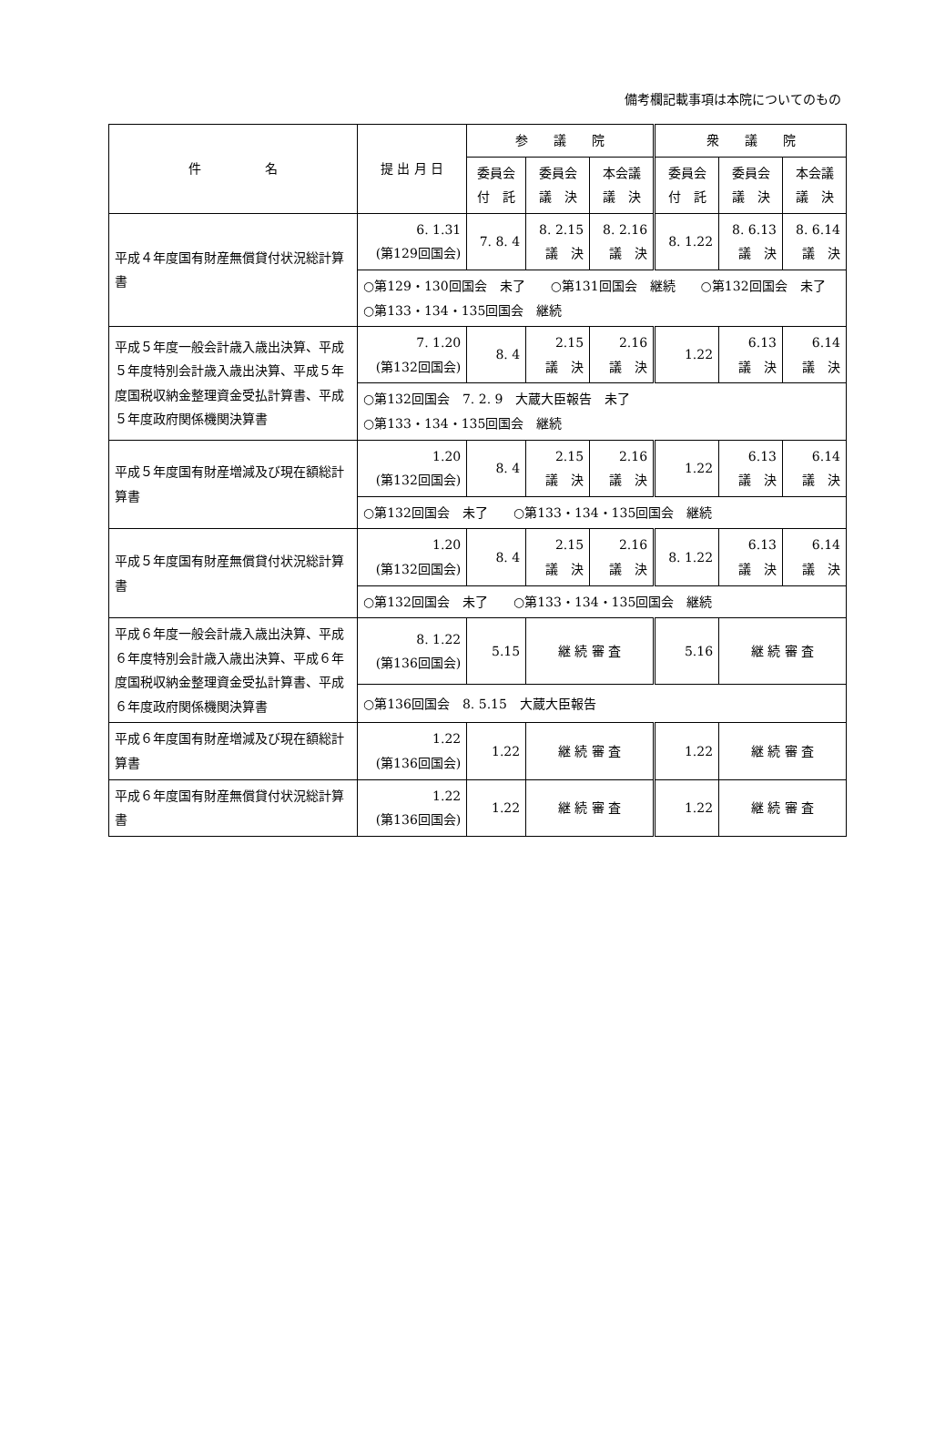備考欄記載事項は本院についてのもの
| 件 名 | 提 出 月 日 | 参 議 院 | | | 衆 議 院 | | |
| --- | --- | --- | --- | --- | --- | --- | --- |
| | | 委員会 付 託 | 委員会 議 決 | 本会議 議 決 | 委員会 付 託 | 委員会 議 決 | 本会議 議 決 |
| 平成４年度国有財産無償貸付状況総計算書 | 6. 1.31 (第129回国会) | 7. 8. 4 | 8. 2.15 議 決 | 8. 2.16 議 決 | 8. 1.22 | 8. 6.13 議 決 | 8. 6.14 議 決 |
| | ○第129・130回国会 未了 ○第131回国会 継続 ○第132回国会 未了 ○第133・134・135回国会 継続 | | | | | | |
| 平成５年度一般会計歳入歳出決算、平成５年度特別会計歳入歳出決算、平成５年度国税収納金整理資金受払計算書、平成５年度政府関係機関決算書 | 7. 1.20 (第132回国会) | 8. 4 | 2.15 議 決 | 2.16 議 決 | 1.22 | 6.13 議 決 | 6.14 議 決 |
| | ○第132回国会 7. 2. 9 大蔵大臣報告 未了 ○第133・134・135回国会 継続 | | | | | | |
| 平成５年度国有財産増減及び現在額総計算書 | 1.20 (第132回国会) | 8. 4 | 2.15 議 決 | 2.16 議 決 | 1.22 | 6.13 議 決 | 6.14 議 決 |
| | ○第132回国会 未了 ○第133・134・135回国会 継続 | | | | | | |
| 平成５年度国有財産無償貸付状況総計算書 | 1.20 (第132回国会) | 8. 4 | 2.15 議 決 | 2.16 議 決 | 8. 1.22 | 6.13 議 決 | 6.14 議 決 |
| | ○第132回国会 未了 ○第133・134・135回国会 継続 | | | | | | |
| 平成６年度一般会計歳入歳出決算、平成６年度特別会計歳入歳出決算、平成６年度国税収納金整理資金受払計算書、平成６年度政府関係機関決算書 | 8. 1.22 (第136回国会) | 5.15 | 継 続 審 査 | | 5.16 | 継 続 審 査 | |
| | ○第136回国会 8. 5.15 大蔵大臣報告 | | | | | | |
| 平成６年度国有財産増減及び現在額総計算書 | 1.22 (第136回国会) | 1.22 | 継 続 審 査 | | 1.22 | 継 続 審 査 | |
| 平成６年度国有財産無償貸付状況総計算書 | 1.22 (第136回国会) | 1.22 | 継 続 審 査 | | 1.22 | 継 続 審 査 | |